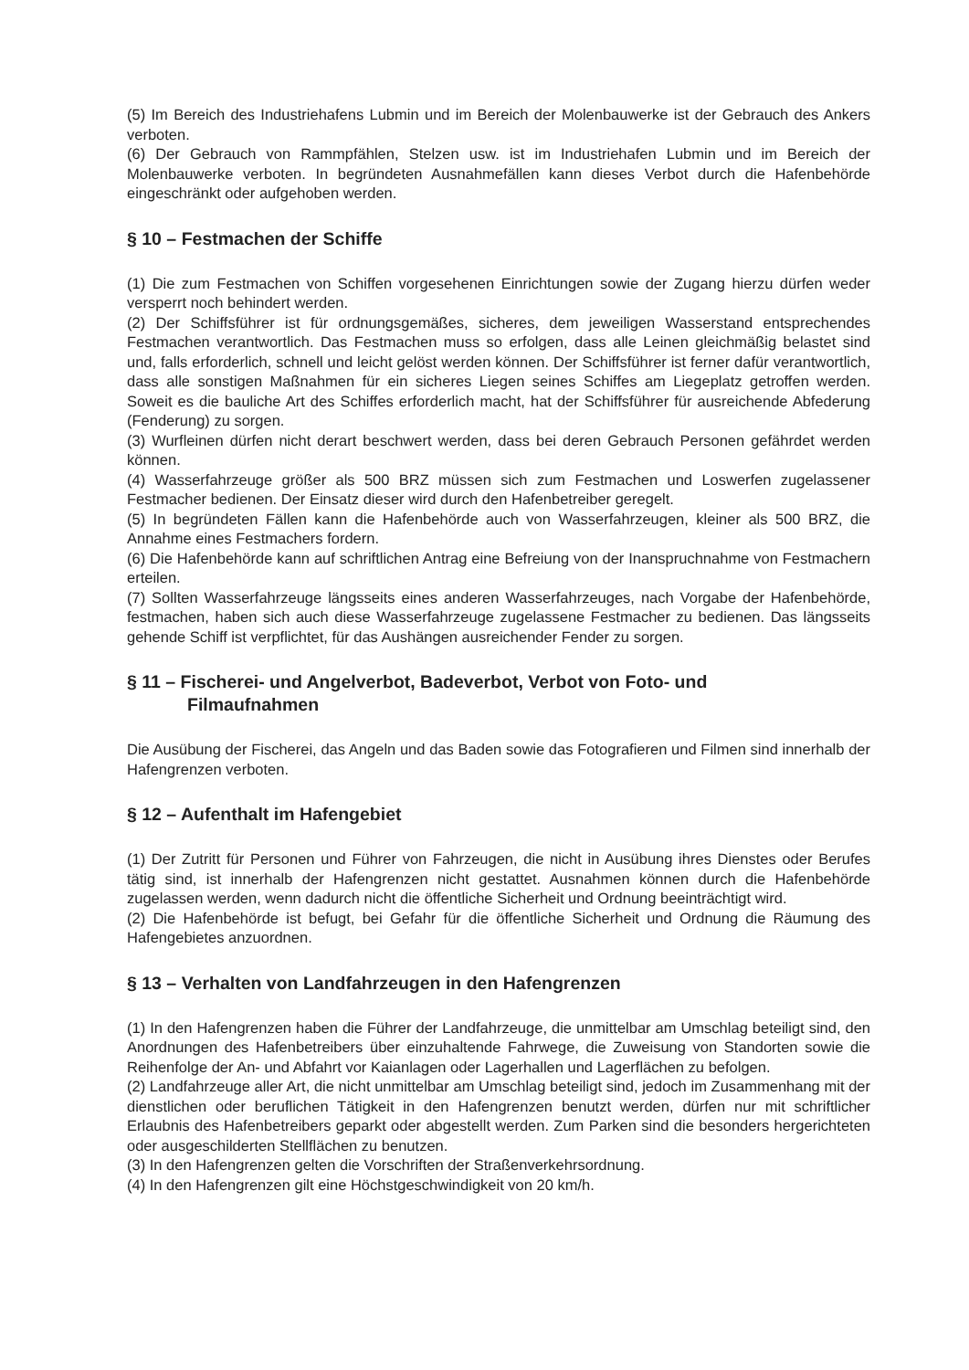(5) Im Bereich des Industriehafens Lubmin und im Bereich der Molenbauwerke ist der Gebrauch des Ankers verboten.
(6) Der Gebrauch von Rammpfählen, Stelzen usw. ist im Industriehafen Lubmin und im Bereich der Molenbauwerke verboten. In begründeten Ausnahmefällen kann dieses Verbot durch die Hafenbehörde eingeschränkt oder aufgehoben werden.
§ 10 – Festmachen der Schiffe
(1) Die zum Festmachen von Schiffen vorgesehenen Einrichtungen sowie der Zugang hierzu dürfen weder versperrt noch behindert werden.
(2) Der Schiffsführer ist für ordnungsgemäßes, sicheres, dem jeweiligen Wasserstand entsprechendes Festmachen verantwortlich. Das Festmachen muss so erfolgen, dass alle Leinen gleichmäßig belastet sind und, falls erforderlich, schnell und leicht gelöst werden können. Der Schiffsführer ist ferner dafür verantwortlich, dass alle sonstigen Maßnahmen für ein sicheres Liegen seines Schiffes am Liegeplatz getroffen werden. Soweit es die bauliche Art des Schiffes erforderlich macht, hat der Schiffsführer für ausreichende Abfederung (Fenderung) zu sorgen.
(3) Wurfleinen dürfen nicht derart beschwert werden, dass bei deren Gebrauch Personen gefährdet werden können.
(4) Wasserfahrzeuge größer als 500 BRZ müssen sich zum Festmachen und Loswerfen zugelassener Festmacher bedienen. Der Einsatz dieser wird durch den Hafenbetreiber geregelt.
(5) In begründeten Fällen kann die Hafenbehörde auch von Wasserfahrzeugen, kleiner als 500 BRZ, die Annahme eines Festmachers fordern.
(6) Die Hafenbehörde kann auf schriftlichen Antrag eine Befreiung von der Inanspruchnahme von Festmachern erteilen.
(7) Sollten Wasserfahrzeuge längsseits eines anderen Wasserfahrzeuges, nach Vorgabe der Hafenbehörde, festmachen, haben sich auch diese Wasserfahrzeuge zugelassene Festmacher zu bedienen. Das längsseits gehende Schiff ist verpflichtet, für das Aushängen ausreichender Fender zu sorgen.
§ 11 – Fischerei- und Angelverbot, Badeverbot, Verbot von Foto- und
Filmaufnahmen
Die Ausübung der Fischerei, das Angeln und das Baden sowie das Fotografieren und Filmen sind innerhalb der Hafengrenzen verboten.
§ 12 – Aufenthalt im Hafengebiet
(1) Der Zutritt für Personen und Führer von Fahrzeugen, die nicht in Ausübung ihres Dienstes oder Berufes tätig sind, ist innerhalb der Hafengrenzen nicht gestattet. Ausnahmen können durch die Hafenbehörde zugelassen werden, wenn dadurch nicht die öffentliche Sicherheit und Ordnung beeinträchtigt wird.
(2) Die Hafenbehörde ist befugt, bei Gefahr für die öffentliche Sicherheit und Ordnung die Räumung des Hafengebietes anzuordnen.
§ 13 – Verhalten von Landfahrzeugen in den Hafengrenzen
(1) In den Hafengrenzen haben die Führer der Landfahrzeuge, die unmittelbar am Umschlag beteiligt sind, den Anordnungen des Hafenbetreibers über einzuhaltende Fahrwege, die Zuweisung von Standorten sowie die Reihenfolge der An- und Abfahrt vor Kaianlagen oder Lagerhallen und Lagerflächen zu befolgen.
(2) Landfahrzeuge aller Art, die nicht unmittelbar am Umschlag beteiligt sind, jedoch im Zusammenhang mit der dienstlichen oder beruflichen Tätigkeit in den Hafengrenzen benutzt werden, dürfen nur mit schriftlicher Erlaubnis des Hafenbetreibers geparkt oder abgestellt werden. Zum Parken sind die besonders hergerichteten oder ausgeschilderten Stellflächen zu benutzen.
(3) In den Hafengrenzen gelten die Vorschriften der Straßenverkehrsordnung.
(4) In den Hafengrenzen gilt eine Höchstgeschwindigkeit von 20 km/h.